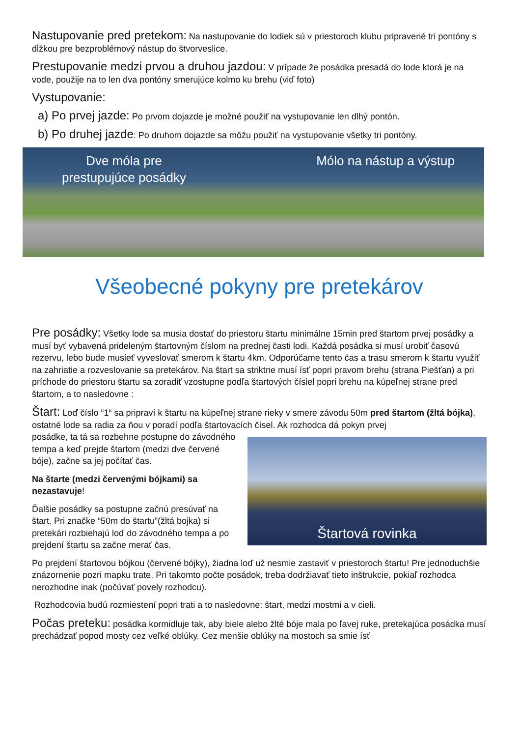Nastupovanie pred pretekom: Na nastupovanie do lodiek sú v priestoroch klubu pripravené tri pontóny s dĺžkou pre bezproblémový nástup do štvorveslice.
Prestupovanie medzi prvou a druhou jazdou: V prípade že posádka presadá do lode ktorá je na vode, použije na to len dva pontóny smerujúce kolmo ku brehu (viď foto)
Vystupovanie:
a) Po prvej jazde: Po prvom dojazde je možné použiť na vystupovanie len dlhý pontón.
b) Po druhej jazde: Po druhom dojazde sa môžu použiť na vystupovanie všetky tri pontóny.
Dve móla pre
prestupujúce posádky
Mólo na nástup a výstup
Všeobecné pokyny pre pretekárov
Pre posádky: Všetky lode sa musia dostať do priestoru štartu minimálne 15min pred štartom prvej posádky a musí byť vybavená prideleným štartovným číslom na prednej časti lodi. Každá posádka si musí urobiť časovú rezervu, lebo bude musieť vyveslovať smerom k štartu 4km. Odporúčame tento čas a trasu smerom k štartu využiť na zahriatie a rozveslovanie sa pretekárov. Na štart sa striktne musí ísť popri pravom brehu (strana Piešťan) a pri príchode do priestoru štartu sa zoradiť vzostupne podľa štartových čísiel popri brehu na kúpeľnej strane pred štartom, a to nasledovne :
Štart: Loď číslo “1“ sa pripraví k štartu na kúpeľnej strane rieky v smere závodu 50m pred štartom (žltá bójka), ostatné lode sa radia za ňou v poradí podľa štartovacích čísel. Ak rozhodca dá pokyn prvej
posádke, ta tá sa rozbehne postupne do závodného tempa a keď prejde štartom (medzi dve červené bóje), začne sa jej počítať čas.
Na štarte (medzi červenými bójkami) sa nezastavuje!
Ďalšie posádky sa postupne začnú presúvať na štart. Pri značke “50m do štartu”(žltá bojka) si pretekári rozbiehajú loď do závodného tempa a po prejdení štartu sa začne merať čas.
Štartová rovinka
Po prejdení štartovou bójkou (červené bójky), žiadna loď už nesmie zastaviť v priestoroch štartu! Pre jednoduchšie znázornenie pozri mapku trate. Pri takomto počte posádok, treba dodržiavať tieto inštrukcie, pokiaľ rozhodca nerozhodne inak (počúvať povely rozhodcu).
Rozhodcovia budú rozmiestení popri trati a to nasledovne: štart, medzi mostmi a v cieli.
Počas preteku: posádka kormidluje tak, aby biele alebo žlté bóje mala po ľavej ruke, pretekajúca posádka musí prechádzať popod mosty cez veľké oblúky. Cez menšie oblúky na mostoch sa smie ísť